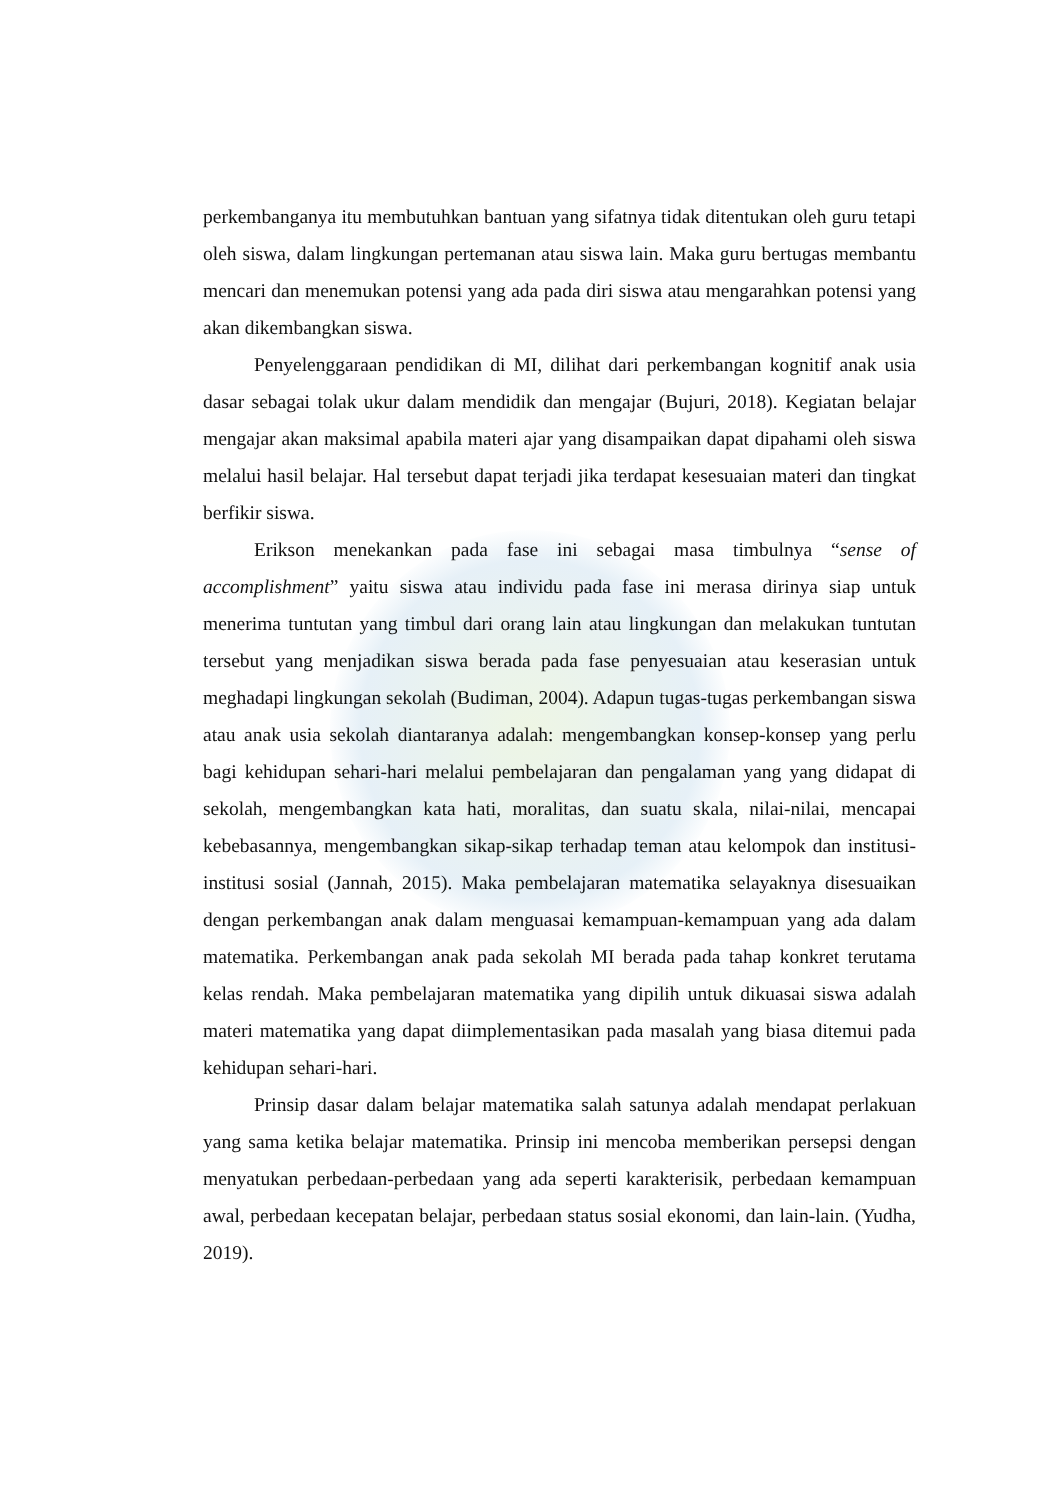perkembanganya itu membutuhkan bantuan yang sifatnya tidak ditentukan oleh guru tetapi oleh siswa, dalam lingkungan pertemanan atau siswa lain. Maka guru bertugas membantu mencari dan menemukan potensi yang ada pada diri siswa atau mengarahkan potensi yang akan dikembangkan siswa.
Penyelenggaraan pendidikan di MI, dilihat dari perkembangan kognitif anak usia dasar sebagai tolak ukur dalam mendidik dan mengajar (Bujuri, 2018). Kegiatan belajar mengajar akan maksimal apabila materi ajar yang disampaikan dapat dipahami oleh siswa melalui hasil belajar. Hal tersebut dapat terjadi jika terdapat kesesuaian materi dan tingkat berfikir siswa.
Erikson menekankan pada fase ini sebagai masa timbulnya “sense of accomplishment” yaitu siswa atau individu pada fase ini merasa dirinya siap untuk menerima tuntutan yang timbul dari orang lain atau lingkungan dan melakukan tuntutan tersebut yang menjadikan siswa berada pada fase penyesuaian atau keserasian untuk meghadapi lingkungan sekolah (Budiman, 2004). Adapun tugas-tugas perkembangan siswa atau anak usia sekolah diantaranya adalah: mengembangkan konsep-konsep yang perlu bagi kehidupan sehari-hari melalui pembelajaran dan pengalaman yang yang didapat di sekolah, mengembangkan kata hati, moralitas, dan suatu skala, nilai-nilai, mencapai kebebasannya, mengembangkan sikap-sikap terhadap teman atau kelompok dan institusi-institusi sosial (Jannah, 2015). Maka pembelajaran matematika selayaknya disesuaikan dengan perkembangan anak dalam menguasai kemampuan-kemampuan yang ada dalam matematika. Perkembangan anak pada sekolah MI berada pada tahap konkret terutama kelas rendah. Maka pembelajaran matematika yang dipilih untuk dikuasai siswa adalah materi matematika yang dapat diimplementasikan pada masalah yang biasa ditemui pada kehidupan sehari-hari.
Prinsip dasar dalam belajar matematika salah satunya adalah mendapat perlakuan yang sama ketika belajar matematika. Prinsip ini mencoba memberikan persepsi dengan menyatukan perbedaan-perbedaan yang ada seperti karakterisik, perbedaan kemampuan awal, perbedaan kecepatan belajar, perbedaan status sosial ekonomi, dan lain-lain. (Yudha, 2019).